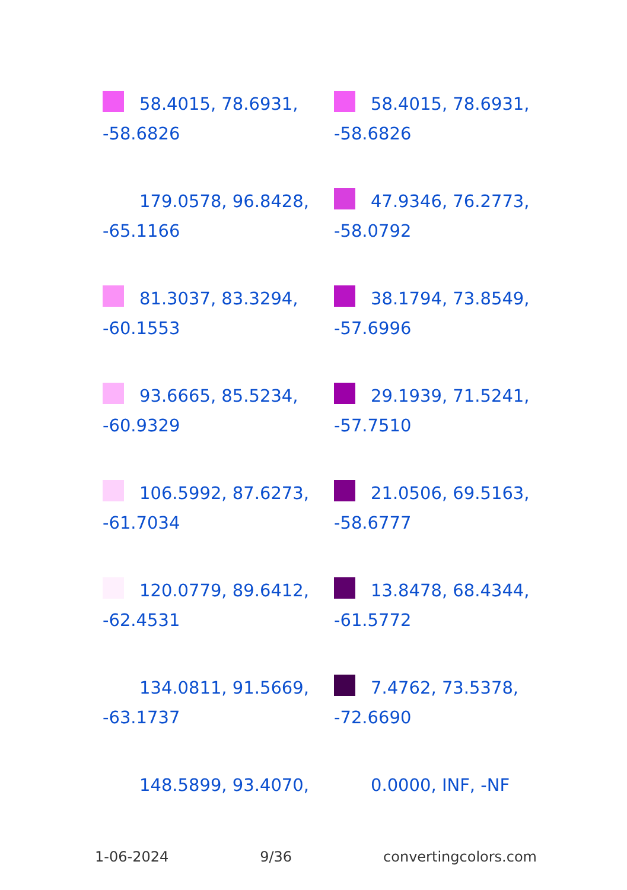58.4015, 78.6931,
-58.6826
58.4015, 78.6931,
-58.6826
179.0578, 96.8428,
-65.1166
47.9346, 76.2773,
-58.0792
81.3037, 83.3294,
-60.1553
38.1794, 73.8549,
-57.6996
93.6665, 85.5234,
-60.9329
29.1939, 71.5241,
-57.7510
106.5992, 87.6273,
-61.7034
21.0506, 69.5163,
-58.6777
120.0779, 89.6412,
-62.4531
13.8478, 68.4344,
-61.5772
134.0811, 91.5669,
-63.1737
7.4762, 73.5378,
-72.6690
148.5899, 93.4070,
0.0000, INF, -NF
1-06-2024 9/36 convertingcolors.com